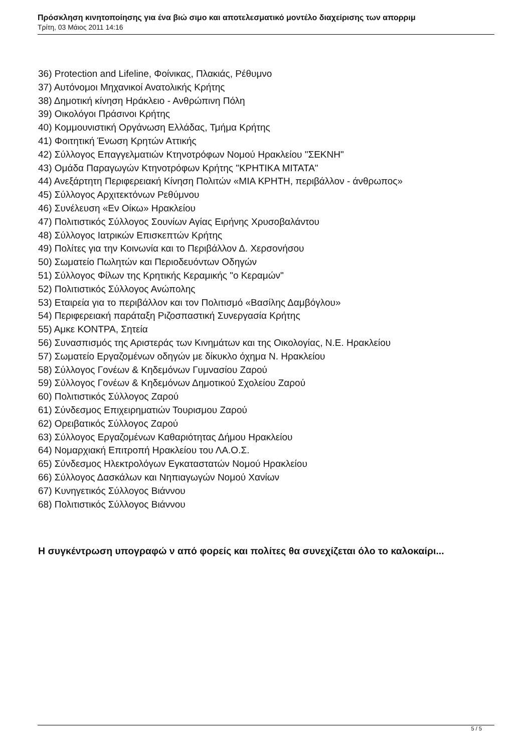Πρόσκληση κινητοποίησης για ένα βιώ σιμο και αποτελεσματικό μοντέλο διαχείρισης των απορριμ
Τρίτη, 03 Μάιος 2011 14:16
36) Protection and Lifeline, Φοίνικας, Πλακιάς, Ρέθυμνο
37) Αυτόνομοι Μηχανικοί Ανατολικής Κρήτης
38) Δημοτική κίνηση Ηράκλειο - Ανθρώπινη Πόλη
39) Οικολόγοι Πράσινοι Κρήτης
40) Κομμουνιστική Οργάνωση Ελλάδας, Τμήμα Κρήτης
41) Φοιτητική Ένωση Κρητών Αττικής
42) Σύλλογος Επαγγελματιών Κτηνοτρόφων Νομού Ηρακλείου "ΣΕΚΝΗ"
43) Ομάδα Παραγωγών Κτηνοτρόφων Κρήτης "ΚΡΗΤΙΚΑ ΜΙΤΑΤΑ"
44) Ανεξάρτητη Περιφερειακή Κίνηση Πολιτών «ΜΙΑ ΚΡΗΤΗ, περιβάλλον - άνθρωπος»
45) Σύλλογος Αρχιτεκτόνων Ρεθύμνου
46) Συνέλευση «Εν Οίκω» Ηρακλείου
47) Πολιτιστικός Σύλλογος Σουνίων Αγίας Ειρήνης Χρυσοβαλάντου
48) Σύλλογος Ιατρικών Επισκεπτών Κρήτης
49) Πολίτες για την Κοινωνία και το Περιβάλλον Δ. Χερσονήσου
50) Σωματείο Πωλητών και Περιοδευόντων Οδηγών
51) Σύλλογος Φίλων της Κρητικής Κεραμικής "ο Κεραμών"
52) Πολιτιστικός Σύλλογος Ανώπολης
53) Εταιρεία για το περιβάλλον και τον Πολιτισμό «Βασίλης Δαμβόγλου»
54) Περιφερειακή παράταξη Ριζοσπαστική Συνεργασία Κρήτης
55) Αμκε ΚΟΝΤΡΑ, Σητεία
56) Συνασπισμός της Αριστεράς των Κινημάτων και της Οικολογίας, Ν.Ε. Ηρακλείου
57) Σωματείο Εργαζομένων οδηγών με δίκυκλο όχημα Ν. Ηρακλείου
58) Σύλλογος Γονέων & Κηδεμόνων Γυμνασίου Ζαρού
59) Σύλλογος Γονέων & Κηδεμόνων Δημοτικού Σχολείου Ζαρού
60) Πολιτιστικός Σύλλογος Ζαρού
61) Σύνδεσμος Επιχειρηματιών Τουρισμου Ζαρού
62) Ορειβατικός Σύλλογος Ζαρού
63) Σύλλογος Εργαζομένων Καθαριότητας Δήμου Ηρακλείου
64) Νομαρχιακή Επιτροπή Ηρακλείου του ΛΑ.Ο.Σ.
65) Σύνδεσμος Ηλεκτρολόγων Εγκαταστατών Νομού Ηρακλείου
66) Σύλλογος Δασκάλων και Νηπιαγωγών Νομού Χανίων
67) Κυνηγετικός Σύλλογος Βιάννου
68) Πολιτιστικός Σύλλογος Βιάννου
Η συγκέντρωση υπογραφώ ν από φορείς και πολίτες θα συνεχίζεται όλο το καλοκαίρι...
5 / 5